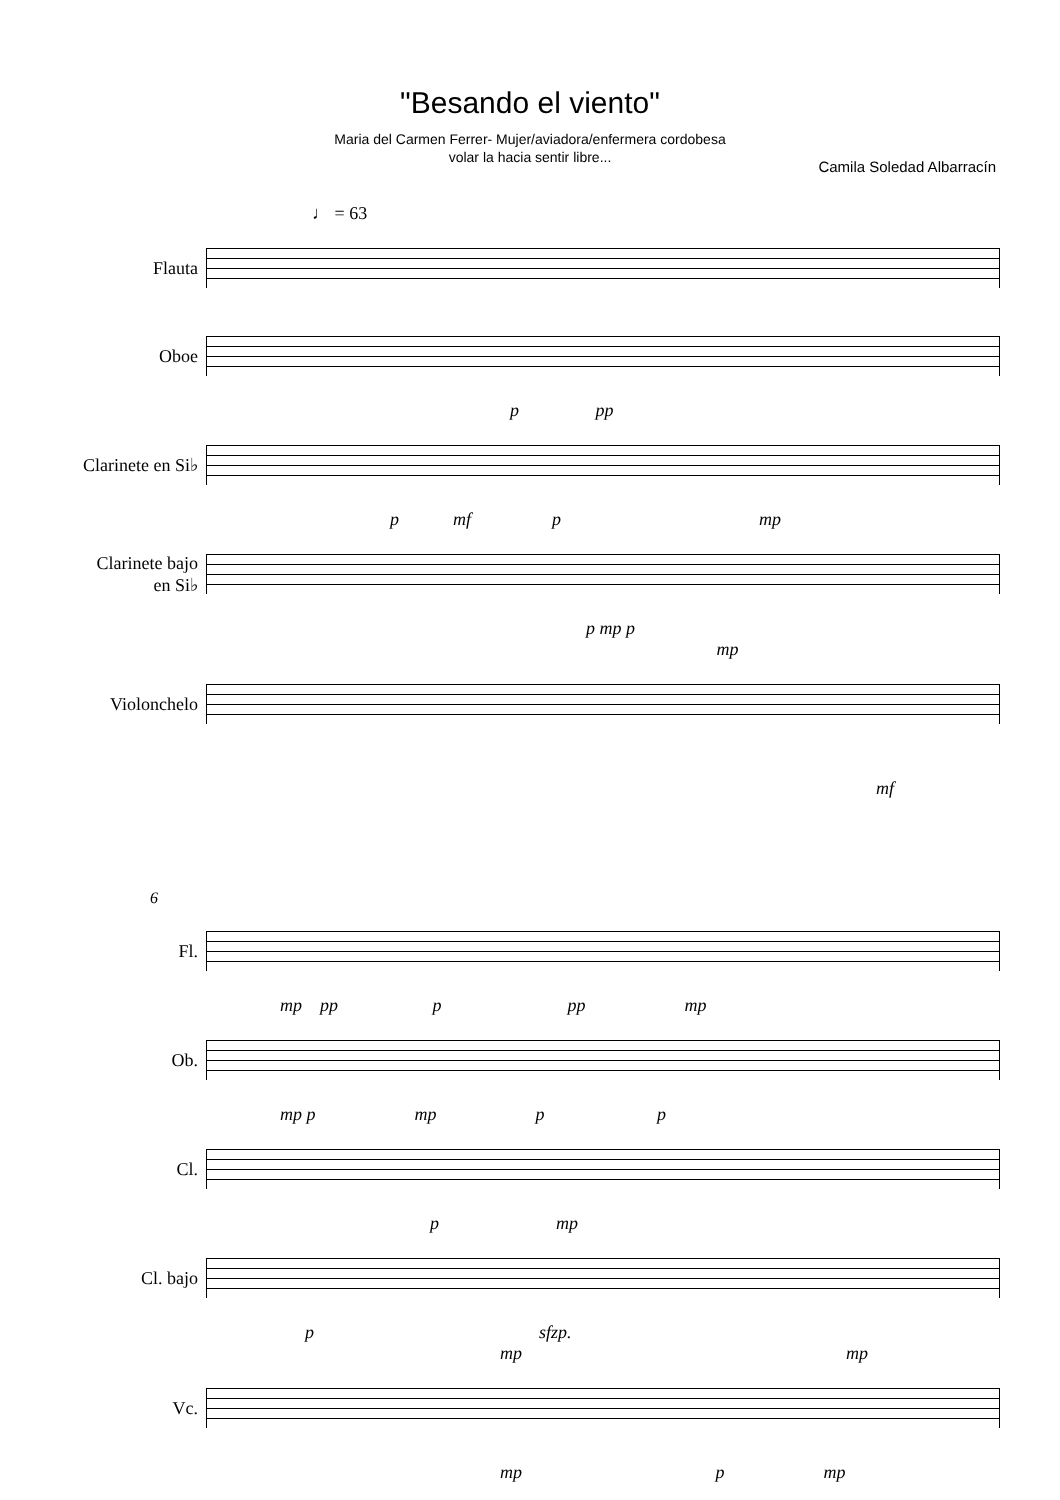"Besando el viento"
Maria del Carmen Ferrer- Mujer/aviadora/enfermera cordobesa
volar la hacia sentir libre...
Camila Soledad Albarracín
♩ = 63
Flauta
Oboe
p pp
Clarinete en Si♭
p mf p mp
Clarinete bajo
en Si♭
p mp p
mp
Violonchelo
mf
6
Fl.
mp pp p pp mp
Ob.
mp p mp p p
Cl.
p mp
Cl. bajo
p sfzp.
mp mp
Vc.
mp p mp